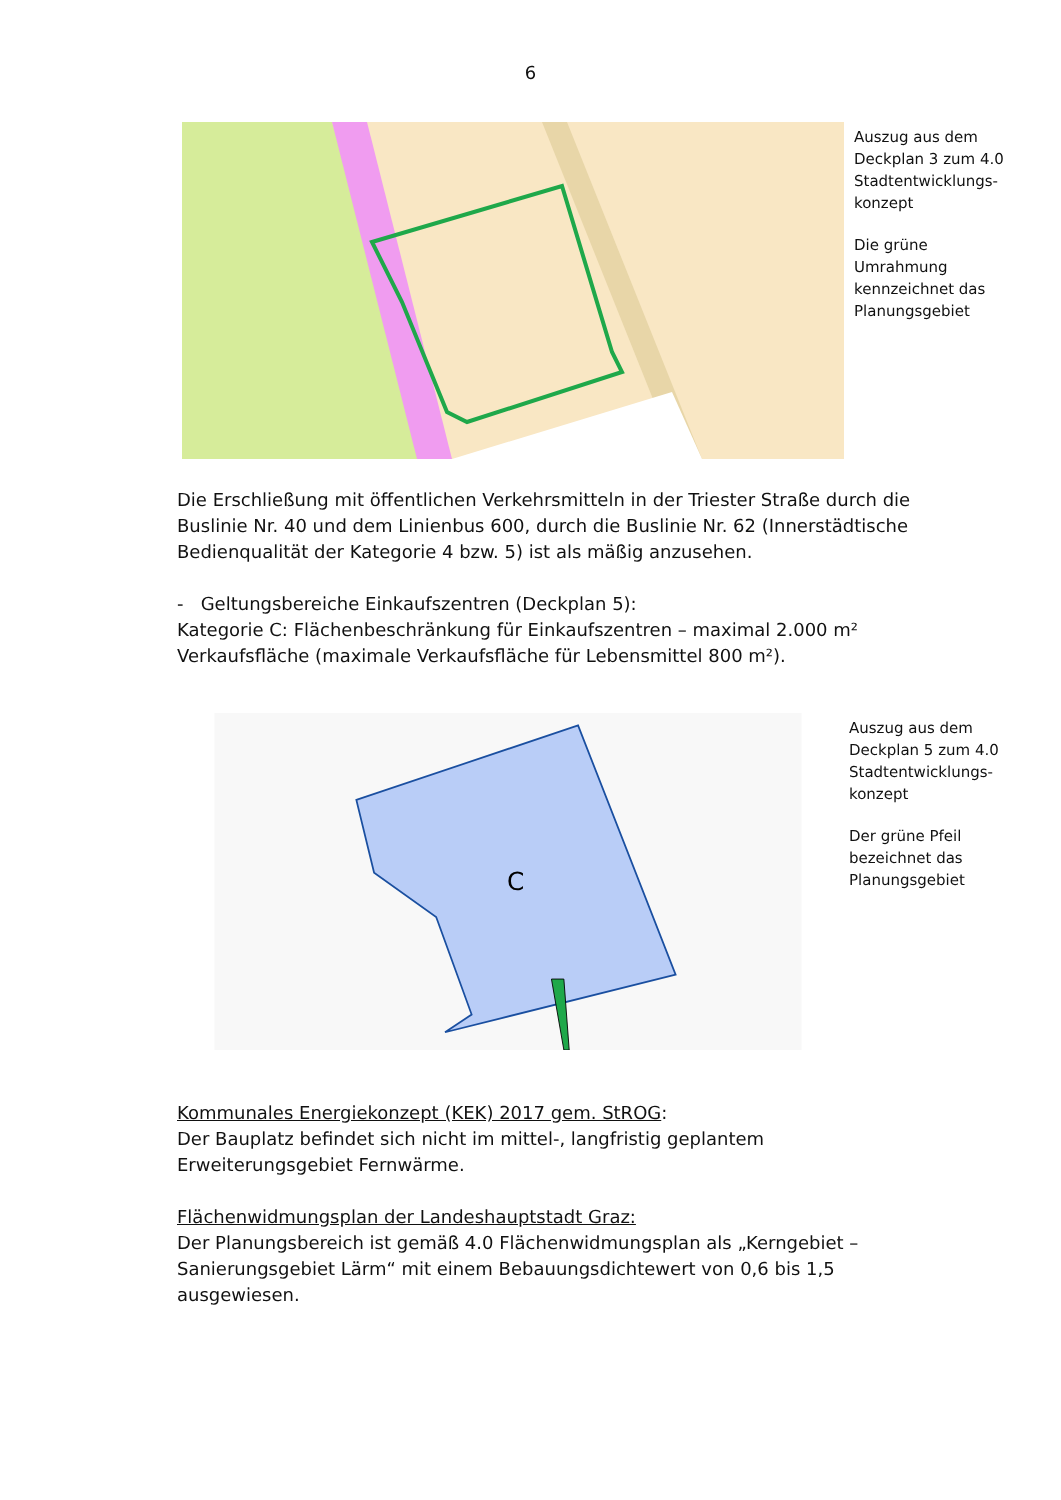6
Auszug aus dem Deckplan 3 zum 4.0 Stadtentwicklungs-konzept
Die grüne Umrahmung kennzeichnet das Planungsgebiet
Die Erschließung mit öffentlichen Verkehrsmitteln in der Triester Straße durch die Buslinie Nr. 40 und dem Linienbus 600, durch die Buslinie Nr. 62 (Innerstädtische Bedienqualität der Kategorie 4 bzw. 5) ist als mäßig anzusehen.
- Geltungsbereiche Einkaufszentren (Deckplan 5):
Kategorie C: Flächenbeschränkung für Einkaufszentren – maximal 2.000 m² Verkaufsfläche (maximale Verkaufsfläche für Lebensmittel 800 m²).
C
Auszug aus dem Deckplan 5 zum 4.0 Stadtentwicklungs-konzept
Der grüne Pfeil bezeichnet das Planungsgebiet
Kommunales Energiekonzept (KEK) 2017 gem. StROG:
Der Bauplatz befindet sich nicht im mittel-, langfristig geplantem Erweiterungsgebiet Fernwärme.
Flächenwidmungsplan der Landeshauptstadt Graz:
Der Planungsbereich ist gemäß 4.0 Flächenwidmungsplan als „Kerngebiet – Sanierungsgebiet Lärm“ mit einem Bebauungsdichtewert von 0,6 bis 1,5 ausgewiesen.